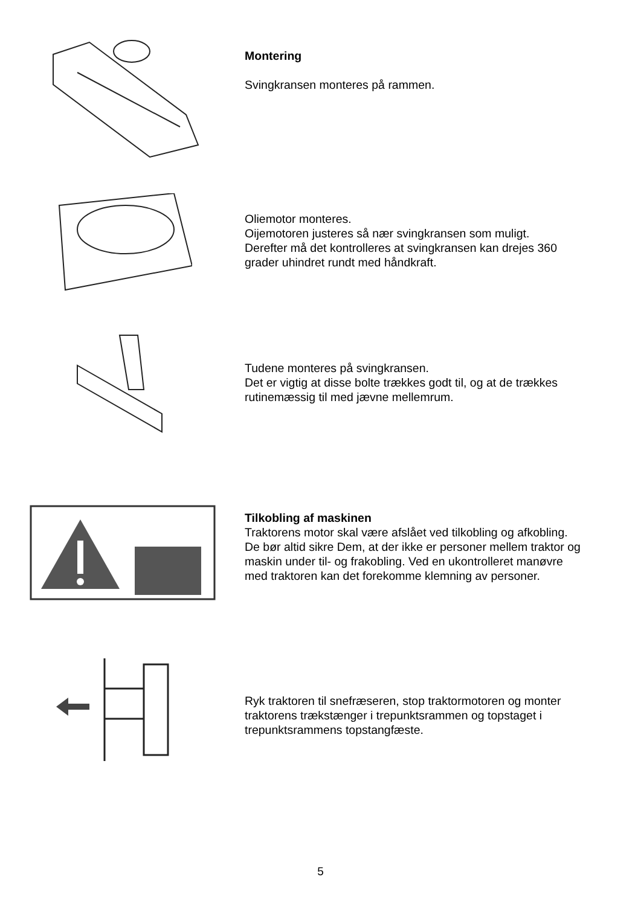Montering
Svingkransen monteres på rammen.
Oliemotor monteres.
Oijemotoren justeres så nær svingkransen som muligt.
Derefter må det kontrolleres at svingkransen kan drejes 360 grader uhindret rundt med håndkraft.
Tudene monteres på svingkransen.
Det er vigtig at disse bolte trækkes godt til, og at de trækkes rutinemæssig til med jævne mellemrum.
Tilkobling af maskinen
Traktorens motor skal være afslået ved tilkobling og afkobling. De bør altid sikre Dem, at der ikke er personer mellem traktor og maskin under til- og frakobling. Ved en ukontrolleret manøvre med traktoren kan det forekomme klemning av personer.
Ryk traktoren til snefræseren, stop traktormotoren og monter traktorens trækstænger i trepunktsrammen og topstaget i trepunktsrammens topstangfæste.
5